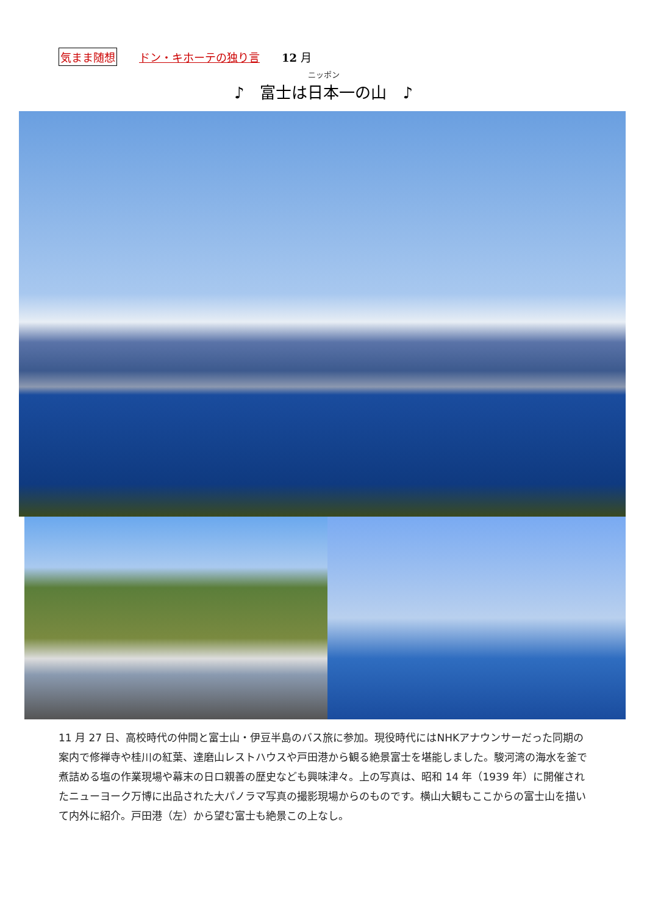気まま随想 ドン・キホーテの独り言 12 月
ニッポン
♪　富士は日本一の山　♪
11 月 27 日、高校時代の仲間と富士山・伊豆半島のバス旅に参加。現役時代にはNHKアナウンサーだった同期の案内で修禅寺や桂川の紅葉、達磨山レストハウスや戸田港から観る絶景富士を堪能しました。駿河湾の海水を釜で煮詰める塩の作業現場や幕末の日ロ親善の歴史なども興味津々。上の写真は、昭和 14 年（1939 年）に開催されたニューヨーク万博に出品された大パノラマ写真の撮影現場からのものです。横山大観もここからの富士山を描いて内外に紹介。戸田港（左）から望む富士も絶景この上なし。